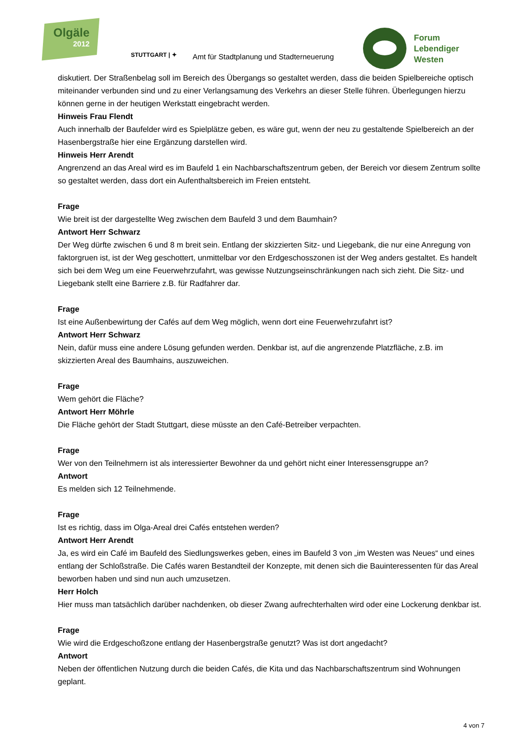Olgäle
2012
STUTTGART | ✦
Amt für Stadtplanung und Stadterneuerung
Forum
Lebendiger
Westen
diskutiert. Der Straßenbelag soll im Bereich des Übergangs so gestaltet werden, dass die beiden Spielbereiche optisch miteinander verbunden sind und zu einer Verlangsamung des Verkehrs an dieser Stelle führen. Überlegungen hierzu können gerne in der heutigen Werkstatt eingebracht werden.
Hinweis Frau Flendt
Auch innerhalb der Baufelder wird es Spielplätze geben, es wäre gut, wenn der neu zu gestaltende Spielbereich an der Hasenbergstraße hier eine Ergänzung darstellen wird.
Hinweis Herr Arendt
Angrenzend an das Areal wird es im Baufeld 1 ein Nachbarschaftszentrum geben, der Bereich vor diesem Zentrum sollte so gestaltet werden, dass dort ein Aufenthaltsbereich im Freien entsteht.
Frage
Wie breit ist der dargestellte Weg zwischen dem Baufeld 3 und dem Baumhain?
Antwort Herr Schwarz
Der Weg dürfte zwischen 6 und 8 m breit sein. Entlang der skizzierten Sitz- und Liegebank, die nur eine Anregung von faktorgruen ist, ist der Weg geschottert, unmittelbar vor den Erdgeschosszonen ist der Weg anders gestaltet. Es handelt sich bei dem Weg um eine Feuerwehrzufahrt, was gewisse Nutzungseinschränkungen nach sich zieht. Die Sitz- und Liegebank stellt eine Barriere z.B. für Radfahrer dar.
Frage
Ist eine Außenbewirtung der Cafés auf dem Weg möglich, wenn dort eine Feuerwehrzufahrt ist?
Antwort Herr Schwarz
Nein, dafür muss eine andere Lösung gefunden werden. Denkbar ist, auf die angrenzende Platzfläche, z.B. im skizzierten Areal des Baumhains, auszuweichen.
Frage
Wem gehört die Fläche?
Antwort Herr Möhrle
Die Fläche gehört der Stadt Stuttgart, diese müsste an den Café-Betreiber verpachten.
Frage
Wer von den Teilnehmern ist als interessierter Bewohner da und gehört nicht einer Interessensgruppe an?
Antwort
Es melden sich 12 Teilnehmende.
Frage
Ist es richtig, dass im Olga-Areal drei Cafés entstehen werden?
Antwort Herr Arendt
Ja, es wird ein Café im Baufeld des Siedlungswerkes geben, eines im Baufeld 3 von „im Westen was Neues“ und eines entlang der Schloßstraße. Die Cafés waren Bestandteil der Konzepte, mit denen sich die Bauinteressenten für das Areal beworben haben und sind nun auch umzusetzen.
Herr Holch
Hier muss man tatsächlich darüber nachdenken, ob dieser Zwang aufrechterhalten wird oder eine Lockerung denkbar ist.
Frage
Wie wird die Erdgeschoßzone entlang der Hasenbergstraße genutzt? Was ist dort angedacht?
Antwort
Neben der öffentlichen Nutzung durch die beiden Cafés, die Kita und das Nachbarschaftszentrum sind Wohnungen geplant.
4 von 7